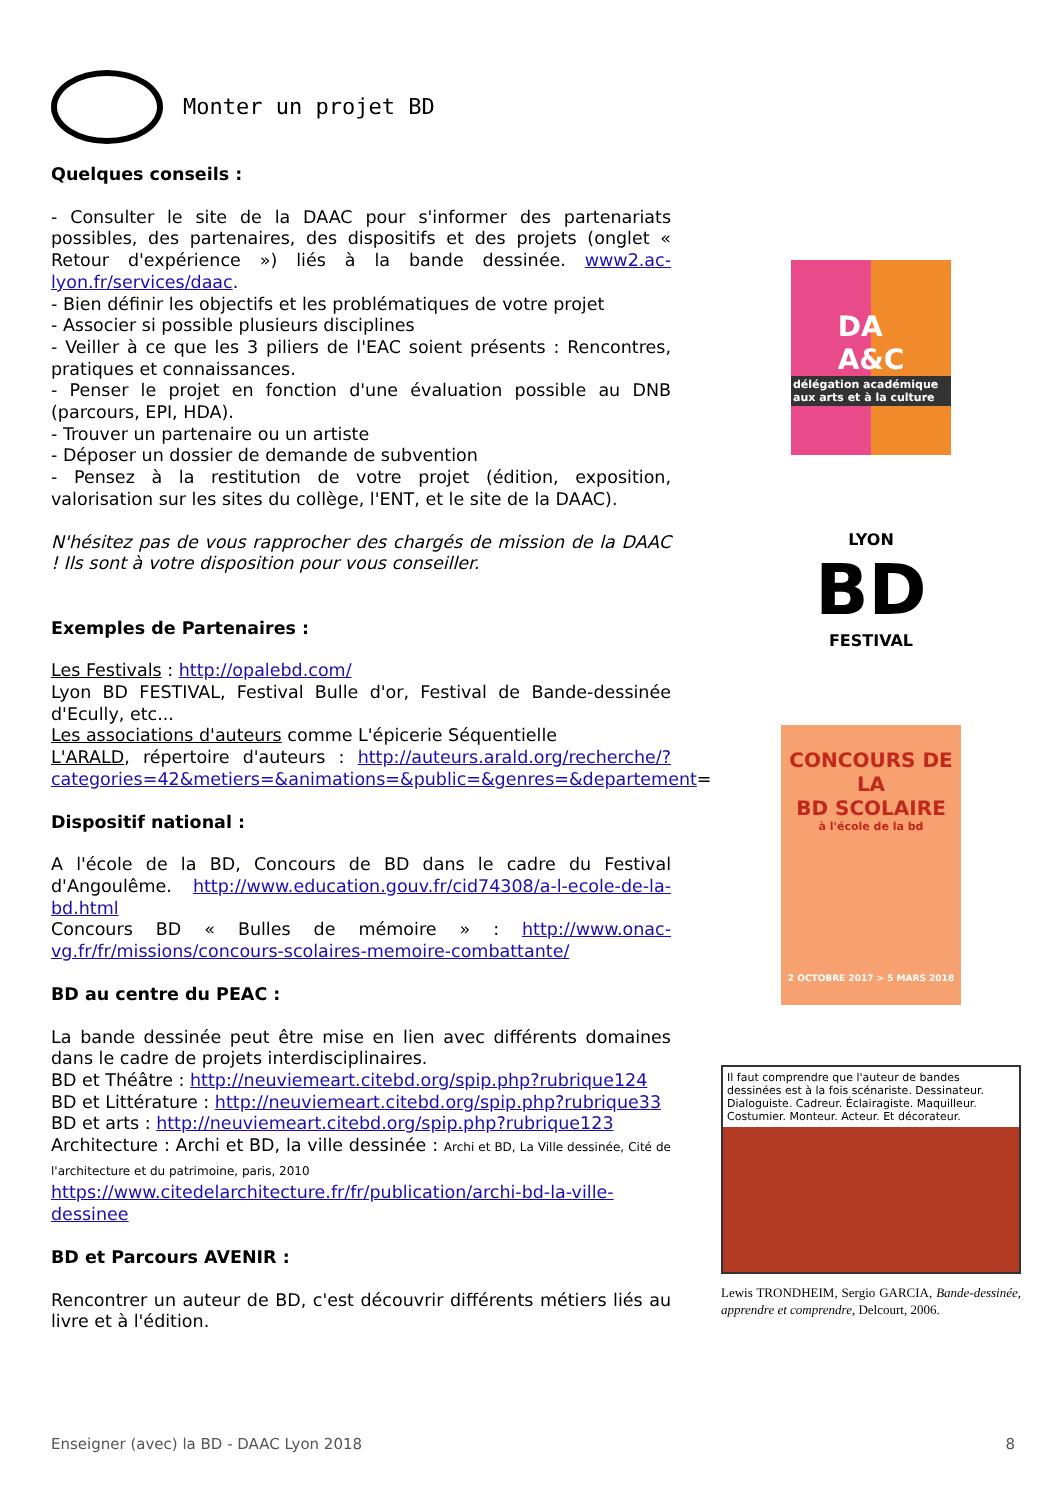Monter un projet BD
Quelques conseils :
- Consulter le site de la DAAC pour s'informer des partenariats possibles, des partenaires, des dispositifs et des projets (onglet « Retour d'expérience ») liés à la bande dessinée. www2.ac-lyon.fr/services/daac.
- Bien définir les objectifs et les problématiques de votre projet
- Associer si possible plusieurs disciplines
- Veiller à ce que les 3 piliers de l'EAC soient présents : Rencontres, pratiques et connaissances.
- Penser le projet en fonction d'une évaluation possible au DNB (parcours, EPI, HDA).
- Trouver un partenaire ou un artiste
- Déposer un dossier de demande de subvention
- Pensez à la restitution de votre projet (édition, exposition, valorisation sur les sites du collège, l'ENT, et le site de la DAAC).
N'hésitez pas de vous rapprocher des chargés de mission de la DAAC ! Ils sont à votre disposition pour vous conseiller.
Exemples de Partenaires :
Les Festivals : http://opalebd.com/
Lyon BD FESTIVAL, Festival Bulle d'or, Festival de Bande-dessinée d'Ecully, etc...
Les associations d'auteurs comme L'épicerie Séquentielle
L'ARALD, répertoire d'auteurs : http://auteurs.arald.org/recherche/?categories=42&metiers=&animations=&public=&genres=&departement=
Dispositif national :
A l'école de la BD, Concours de BD dans le cadre du Festival d'Angoulême. http://www.education.gouv.fr/cid74308/a-l-ecole-de-la-bd.html
Concours BD « Bulles de mémoire » : http://www.onac-vg.fr/fr/missions/concours-scolaires-memoire-combattante/
BD au centre du PEAC :
La bande dessinée peut être mise en lien avec différents domaines dans le cadre de projets interdisciplinaires.
BD et Théâtre : http://neuviemeart.citebd.org/spip.php?rubrique124
BD et Littérature : http://neuviemeart.citebd.org/spip.php?rubrique33
BD et arts : http://neuviemeart.citebd.org/spip.php?rubrique123
Architecture : Archi et BD, la ville dessinée : Archi et BD, La Ville dessinée, Cité de l'architecture et du patrimoine, paris, 2010
https://www.citedelarchitecture.fr/fr/publication/archi-bd-la-ville-dessinee
BD et Parcours AVENIR :
Rencontrer un auteur de BD, c'est découvrir différents métiers liés au livre et à l'édition.
DA
A&C
délégation académique aux arts et à la culture
LYON
BD
FESTIVAL
CONCOURS DE LA
BD SCOLAIRE
à l'école de la bd
2 OCTOBRE 2017 > 5 MARS 2018
Il faut comprendre que l'auteur de bandes dessinées est à la fois scénariste. Dessinateur. Dialoguiste. Cadreur. Éclairagiste. Maquilleur. Costumier. Monteur. Acteur. Et décorateur.
Lewis TRONDHEIM, Sergio GARCIA, Bande-dessinée, apprendre et comprendre, Delcourt, 2006.
Enseigner (avec) la BD - DAAC Lyon 2018 8